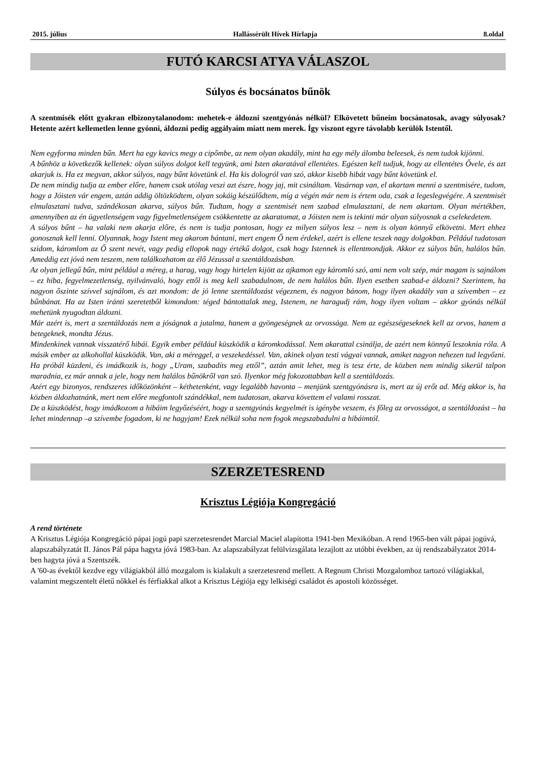2015. július Hallássérült Hívek Hírlapja 8.oldal
FUTÓ KARCSI ATYA VÁLASZOL
Súlyos és bocsánatos bűnök
A szentmisék előtt gyakran elbizonytalanodom: mehetek-e áldozni szentgyónás nélkül? Elkövetett bűneim bocsánatosak, avagy súlyosak? Hetente azért kellemetlen lenne gyónni, áldozni pedig aggályaim miatt nem merek. Így viszont egyre távolabb kerülök Istentől.
Nem egyforma minden bűn. Mert ha egy kavics megy a cipőmbe, az nem olyan akadály, mint ha egy mély álomba beleesek, és nem tudok kijönni.
A bűnhöz a következők kellenek: olyan súlyos dolgot kell tegyünk, ami Isten akaratával ellentétes. Egészen kell tudjuk, hogy az ellentétes Ővele, és azt akarjuk is. Ha ez megvan, akkor súlyos, nagy bűnt követünk el. Ha kis dologról van szó, akkor kisebb hibát vagy bűnt követünk el.
De nem mindig tudja az ember előre, hanem csak utólag veszi azt észre, hogy jaj, mit csináltam. Vasárnap van, el akartam menni a szentmisére, tudom, hogy a Jóisten vár engem, aztán addig öltözködtem, olyan sokáig készülődtem, míg a végén már nem is értem oda, csak a legeslegvégére. A szentmisét elmulasztani tudva, szándékosan akarva, súlyos bűn. Tudtam, hogy a szentmisét nem szabad elmulasztani, de nem akartam. Olyan mértékben, amennyiben az én ügyetlenségem vagy figyelmetlenségem csökkentette az akaratomat, a Jóisten nem is tekinti már olyan súlyosnak a cselekedetem.
A súlyos bűnt – ha valaki nem akarja előre, és nem is tudja pontosan, hogy ez milyen súlyos lesz – nem is olyan könnyű elkövetni. Mert ehhez gonosznak kell lenni. Olyannak, hogy Istent meg akarom bántani, mert engem Ő nem érdekel, azért is ellene teszek nagy dolgokban. Például tudatosan szidom, káromlom az Ő szent nevét, vagy pedig ellopok nagy értékű dolgot, csak hogy Istennek is ellentmondjak. Akkor ez súlyos bűn, halálos bűn. Ameddig ezt jóvá nem teszem, nem találkozhatom az élő Jézussal a szentáldozásban.
Az olyan jellegű bűn, mint például a méreg, a harag, vagy hogy hirtelen kijött az ajkamon egy káromló szó, ami nem volt szép, már magam is sajnálom – ez hiba, fegyelmezetlenség, nyilvánvaló, hogy ettől is meg kell szabadulnom, de nem halálos bűn. Ilyen esetben szabad-e áldozni? Szerintem, ha nagyon őszinte szívvel sajnálom, és azt mondom: de jó lenne szentáldozást végeznem, és nagyon bánom, hogy ilyen akadály van a szívemben – ez bűnbánat. Ha az Isten iránti szeretetből kimondom: téged bántottalak meg, Istenem, ne haragudj rám, hogy ilyen voltam – akkor gyónás nélkül mehetünk nyugodtan áldozni.
Már azért is, mert a szentáldozás nem a jóságnak a jutalma, hanem a gyöngeségnek az orvossága. Nem az egészségeseknek kell az orvos, hanem a betegeknek, mondta Jézus.
Mindenkinek vannak visszatérő hibái. Egyik ember például küszködik a káromkodással. Nem akarattal csinálja, de azért nem könnyű leszoknia róla. A másik ember az alkohollal küszködik. Van, aki a méreggel, a veszekedéssel. Van, akinek olyan testi vágyai vannak, amiket nagyon nehezen tud legyőzni. Ha próbál küzdeni, és imádkozik is, hogy „Uram, szabadíts meg ettől”, aztán amit lehet, meg is tesz érte, de közben nem mindig sikerül talpon maradnia, ez már annak a jele, hogy nem halálos bűnökről van szó. Ilyenkor még fokozottabban kell a szentáldozás.
Azért egy bizonyos, rendszeres időközönként – kéthetenként, vagy legalább havonta – menjünk szentgyónásra is, mert az új erőt ad. Még akkor is, ha közben áldozhatnánk, mert nem előre megfontolt szándékkal, nem tudatosan, akarva követtem el valami rosszat.
De a küszködést, hogy imádkozom a hibáim legyőzéséért, hogy a szentgyónás kegyelmét is igénybe veszem, és főleg az orvosságot, a szentáldozást – ha lehet mindennap –a szívembe fogadom, ki ne hagyjam! Ezek nélkül soha nem fogok megszabadulni a hibáimtól.
SZERZETESREND
Krisztus Légiója Kongregáció
A rend története
A Krisztus Légiója Kongregáció pápai jogú papi szerzetesrendet Marcial Maciel alapította 1941-ben Mexikóban. A rend 1965-ben vált pápai jogúvá, alapszabályzatát II. János Pál pápa hagyta jóvá 1983-ban. Az alapszabályzat felülvizsgálata lezajlott az utóbbi években, az új rendszabályzatot 2014-ben hagyta jóvá a Szentszék.
A '60-as évektől kezdve egy világiakból álló mozgalom is kialakult a szerzetesrend mellett. A Regnum Christi Mozgalomhoz tartozó világiakkal, valamint megszentelt életű nőkkel és férfiakkal alkot a Krisztus Légiója egy lelkiségi családot és apostoli közösséget.